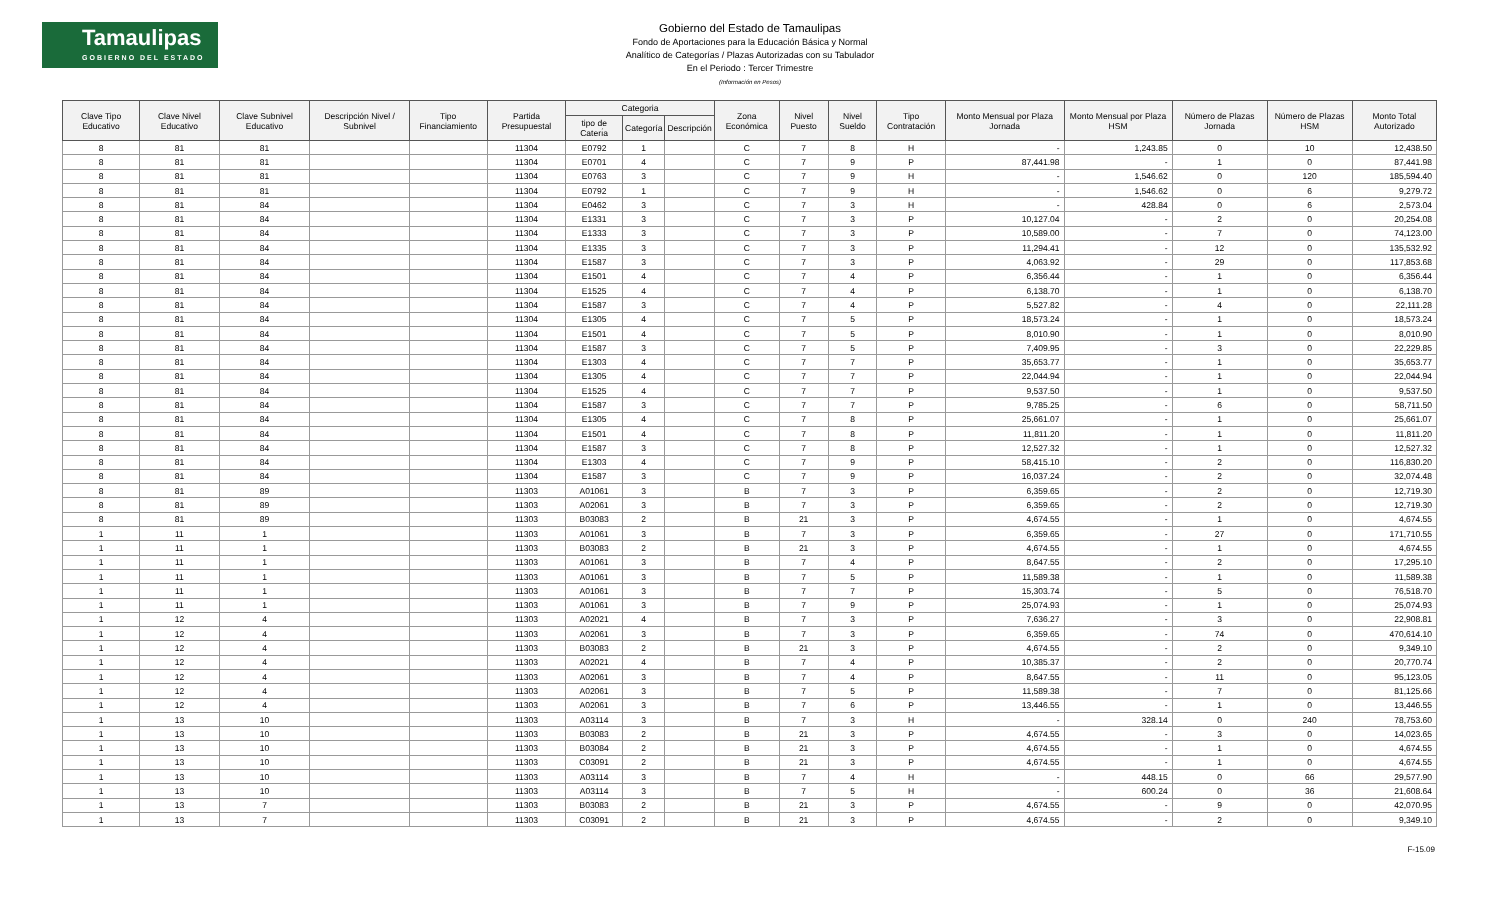Tamaulipas
GOBIERNO DEL ESTADO
Gobierno del Estado de Tamaulipas
Fondo de Aportaciones para la Educación Básica y Normal
Analítico de Categorías / Plazas Autorizadas con su Tabulador
En el Periodo : Tercer Trimestre
(Información en Pesos)
| Clave Tipo Educativo | Clave Nivel Educativo | Clave Subnivel Educativo | Descripción Nivel / Subnivel | Tipo Financiamiento | Partida Presupuestal | Categoria | | | Zona Económica | Nivel Puesto | Nivel Sueldo | Tipo Contratación | Monto Mensual por Plaza Jornada | Monto Mensual por Plaza HSM | Número de Plazas Jornada | Número de Plazas HSM | Monto Total Autorizado |
| --- | --- | --- | --- | --- | --- | --- | --- | --- | --- | --- | --- | --- | --- | --- | --- | --- | --- |
| | | | | | | tipo de Caterı́a | Categoría | Descripción | | | | | | | | | |
| 8 | 81 | 81 | | | 11304 | E0792 | 1 | | C | 7 | 8 | H | - | 1,243.85 | 0 | 10 | 12,438.50 |
| 8 | 81 | 81 | | | 11304 | E0701 | 4 | | C | 7 | 9 | P | 87,441.98 | - | 1 | 0 | 87,441.98 |
| 8 | 81 | 81 | | | 11304 | E0763 | 3 | | C | 7 | 9 | H | - | 1,546.62 | 0 | 120 | 185,594.40 |
| 8 | 81 | 81 | | | 11304 | E0792 | 1 | | C | 7 | 9 | H | - | 1,546.62 | 0 | 6 | 9,279.72 |
| 8 | 81 | 84 | | | 11304 | E0462 | 3 | | C | 7 | 3 | H | - | 428.84 | 0 | 6 | 2,573.04 |
| 8 | 81 | 84 | | | 11304 | E1331 | 3 | | C | 7 | 3 | P | 10,127.04 | - | 2 | 0 | 20,254.08 |
| 8 | 81 | 84 | | | 11304 | E1333 | 3 | | C | 7 | 3 | P | 10,589.00 | - | 7 | 0 | 74,123.00 |
| 8 | 81 | 84 | | | 11304 | E1335 | 3 | | C | 7 | 3 | P | 11,294.41 | - | 12 | 0 | 135,532.92 |
| 8 | 81 | 84 | | | 11304 | E1587 | 3 | | C | 7 | 3 | P | 4,063.92 | - | 29 | 0 | 117,853.68 |
| 8 | 81 | 84 | | | 11304 | E1501 | 4 | | C | 7 | 4 | P | 6,356.44 | - | 1 | 0 | 6,356.44 |
| 8 | 81 | 84 | | | 11304 | E1525 | 4 | | C | 7 | 4 | P | 6,138.70 | - | 1 | 0 | 6,138.70 |
| 8 | 81 | 84 | | | 11304 | E1587 | 3 | | C | 7 | 4 | P | 5,527.82 | - | 4 | 0 | 22,111.28 |
| 8 | 81 | 84 | | | 11304 | E1305 | 4 | | C | 7 | 5 | P | 18,573.24 | - | 1 | 0 | 18,573.24 |
| 8 | 81 | 84 | | | 11304 | E1501 | 4 | | C | 7 | 5 | P | 8,010.90 | - | 1 | 0 | 8,010.90 |
| 8 | 81 | 84 | | | 11304 | E1587 | 3 | | C | 7 | 5 | P | 7,409.95 | - | 3 | 0 | 22,229.85 |
| 8 | 81 | 84 | | | 11304 | E1303 | 4 | | C | 7 | 7 | P | 35,653.77 | - | 1 | 0 | 35,653.77 |
| 8 | 81 | 84 | | | 11304 | E1305 | 4 | | C | 7 | 7 | P | 22,044.94 | - | 1 | 0 | 22,044.94 |
| 8 | 81 | 84 | | | 11304 | E1525 | 4 | | C | 7 | 7 | P | 9,537.50 | - | 1 | 0 | 9,537.50 |
| 8 | 81 | 84 | | | 11304 | E1587 | 3 | | C | 7 | 7 | P | 9,785.25 | - | 6 | 0 | 58,711.50 |
| 8 | 81 | 84 | | | 11304 | E1305 | 4 | | C | 7 | 8 | P | 25,661.07 | - | 1 | 0 | 25,661.07 |
| 8 | 81 | 84 | | | 11304 | E1501 | 4 | | C | 7 | 8 | P | 11,811.20 | - | 1 | 0 | 11,811.20 |
| 8 | 81 | 84 | | | 11304 | E1587 | 3 | | C | 7 | 8 | P | 12,527.32 | - | 1 | 0 | 12,527.32 |
| 8 | 81 | 84 | | | 11304 | E1303 | 4 | | C | 7 | 9 | P | 58,415.10 | - | 2 | 0 | 116,830.20 |
| 8 | 81 | 84 | | | 11304 | E1587 | 3 | | C | 7 | 9 | P | 16,037.24 | - | 2 | 0 | 32,074.48 |
| 8 | 81 | 89 | | | 11303 | A01061 | 3 | | B | 7 | 3 | P | 6,359.65 | - | 2 | 0 | 12,719.30 |
| 8 | 81 | 89 | | | 11303 | A02061 | 3 | | B | 7 | 3 | P | 6,359.65 | - | 2 | 0 | 12,719.30 |
| 8 | 81 | 89 | | | 11303 | B03083 | 2 | | B | 21 | 3 | P | 4,674.55 | - | 1 | 0 | 4,674.55 |
| 1 | 11 | 1 | | | 11303 | A01061 | 3 | | B | 7 | 3 | P | 6,359.65 | - | 27 | 0 | 171,710.55 |
| 1 | 11 | 1 | | | 11303 | B03083 | 2 | | B | 21 | 3 | P | 4,674.55 | - | 1 | 0 | 4,674.55 |
| 1 | 11 | 1 | | | 11303 | A01061 | 3 | | B | 7 | 4 | P | 8,647.55 | - | 2 | 0 | 17,295.10 |
| 1 | 11 | 1 | | | 11303 | A01061 | 3 | | B | 7 | 5 | P | 11,589.38 | - | 1 | 0 | 11,589.38 |
| 1 | 11 | 1 | | | 11303 | A01061 | 3 | | B | 7 | 7 | P | 15,303.74 | - | 5 | 0 | 76,518.70 |
| 1 | 11 | 1 | | | 11303 | A01061 | 3 | | B | 7 | 9 | P | 25,074.93 | - | 1 | 0 | 25,074.93 |
| 1 | 12 | 4 | | | 11303 | A02021 | 4 | | B | 7 | 3 | P | 7,636.27 | - | 3 | 0 | 22,908.81 |
| 1 | 12 | 4 | | | 11303 | A02061 | 3 | | B | 7 | 3 | P | 6,359.65 | - | 74 | 0 | 470,614.10 |
| 1 | 12 | 4 | | | 11303 | B03083 | 2 | | B | 21 | 3 | P | 4,674.55 | - | 2 | 0 | 9,349.10 |
| 1 | 12 | 4 | | | 11303 | A02021 | 4 | | B | 7 | 4 | P | 10,385.37 | - | 2 | 0 | 20,770.74 |
| 1 | 12 | 4 | | | 11303 | A02061 | 3 | | B | 7 | 4 | P | 8,647.55 | - | 11 | 0 | 95,123.05 |
| 1 | 12 | 4 | | | 11303 | A02061 | 3 | | B | 7 | 5 | P | 11,589.38 | - | 7 | 0 | 81,125.66 |
| 1 | 12 | 4 | | | 11303 | A02061 | 3 | | B | 7 | 6 | P | 13,446.55 | - | 1 | 0 | 13,446.55 |
| 1 | 13 | 10 | | | 11303 | A03114 | 3 | | B | 7 | 3 | H | - | 328.14 | 0 | 240 | 78,753.60 |
| 1 | 13 | 10 | | | 11303 | B03083 | 2 | | B | 21 | 3 | P | 4,674.55 | - | 3 | 0 | 14,023.65 |
| 1 | 13 | 10 | | | 11303 | B03084 | 2 | | B | 21 | 3 | P | 4,674.55 | - | 1 | 0 | 4,674.55 |
| 1 | 13 | 10 | | | 11303 | C03091 | 2 | | B | 21 | 3 | P | 4,674.55 | - | 1 | 0 | 4,674.55 |
| 1 | 13 | 10 | | | 11303 | A03114 | 3 | | B | 7 | 4 | H | - | 448.15 | 0 | 66 | 29,577.90 |
| 1 | 13 | 10 | | | 11303 | A03114 | 3 | | B | 7 | 5 | H | - | 600.24 | 0 | 36 | 21,608.64 |
| 1 | 13 | 7 | | | 11303 | B03083 | 2 | | B | 21 | 3 | P | 4,674.55 | - | 9 | 0 | 42,070.95 |
| 1 | 13 | 7 | | | 11303 | C03091 | 2 | | B | 21 | 3 | P | 4,674.55 | - | 2 | 0 | 9,349.10 |
F-15.09